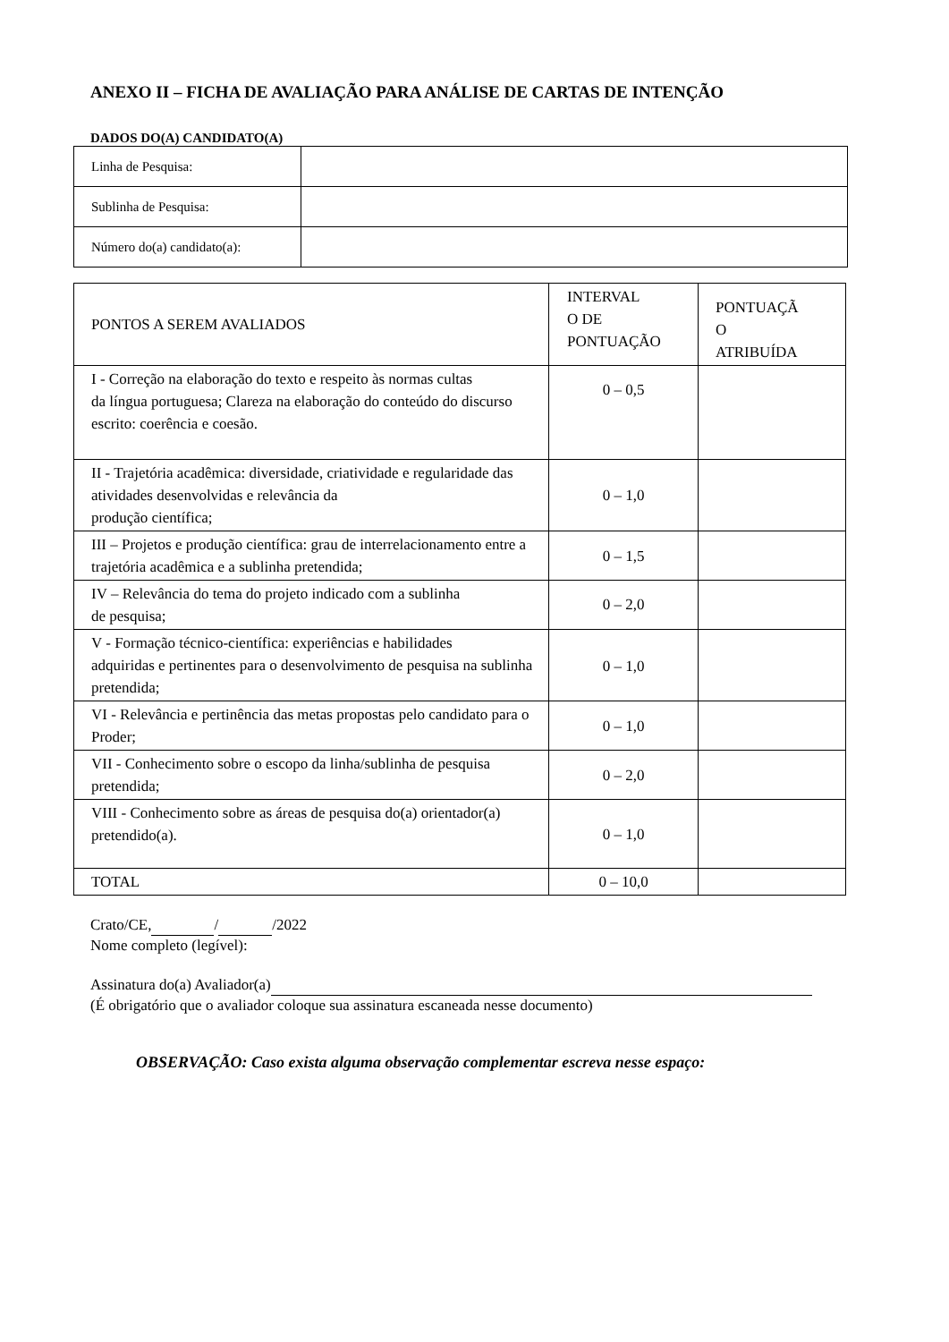ANEXO II – FICHA DE AVALIAÇÃO PARA ANÁLISE DE CARTAS DE INTENÇÃO
DADOS DO(A) CANDIDATO(A)
| Linha de Pesquisa: | |
| Sublinha de Pesquisa: | |
| Número do(a) candidato(a): | |
| PONTOS A SEREM AVALIADOS | INTERVAL O DE PONTUAÇÃO | PONTUAÇÃ O ATRIBUÍDA |
| I - Correção na elaboração do texto e respeito às normas cultas da língua portuguesa; Clareza na elaboração do conteúdo do discurso escrito: coerência e coesão. | 0 – 0,5 | |
| II - Trajetória acadêmica: diversidade, criatividade e regularidade das atividades desenvolvidas e relevância da produção científica; | 0 – 1,0 | |
| III – Projetos e produção científica: grau de interrelacionamento entre a trajetória acadêmica e a sublinha pretendida; | 0 – 1,5 | |
| IV – Relevância do tema do projeto indicado com a sublinha de pesquisa; | 0 – 2,0 | |
| V - Formação técnico-científica: experiências e habilidades adquiridas e pertinentes para o desenvolvimento de pesquisa na sublinha pretendida; | 0 – 1,0 | |
| VI - Relevância e pertinência das metas propostas pelo candidato para o Proder; | 0 – 1,0 | |
| VII - Conhecimento sobre o escopo da linha/sublinha de pesquisa pretendida; | 0 – 2,0 | |
| VIII - Conhecimento sobre as áreas de pesquisa do(a) orientador(a) pretendido(a). | 0 – 1,0 | |
| TOTAL | 0 – 10,0 | |
Crato/CE, / /2022
Nome completo (legível):
Assinatura do(a) Avaliador(a)
(É obrigatório que o avaliador coloque sua assinatura escaneada nesse documento)
OBSERVAÇÃO: Caso exista alguma observação complementar escreva nesse espaço: